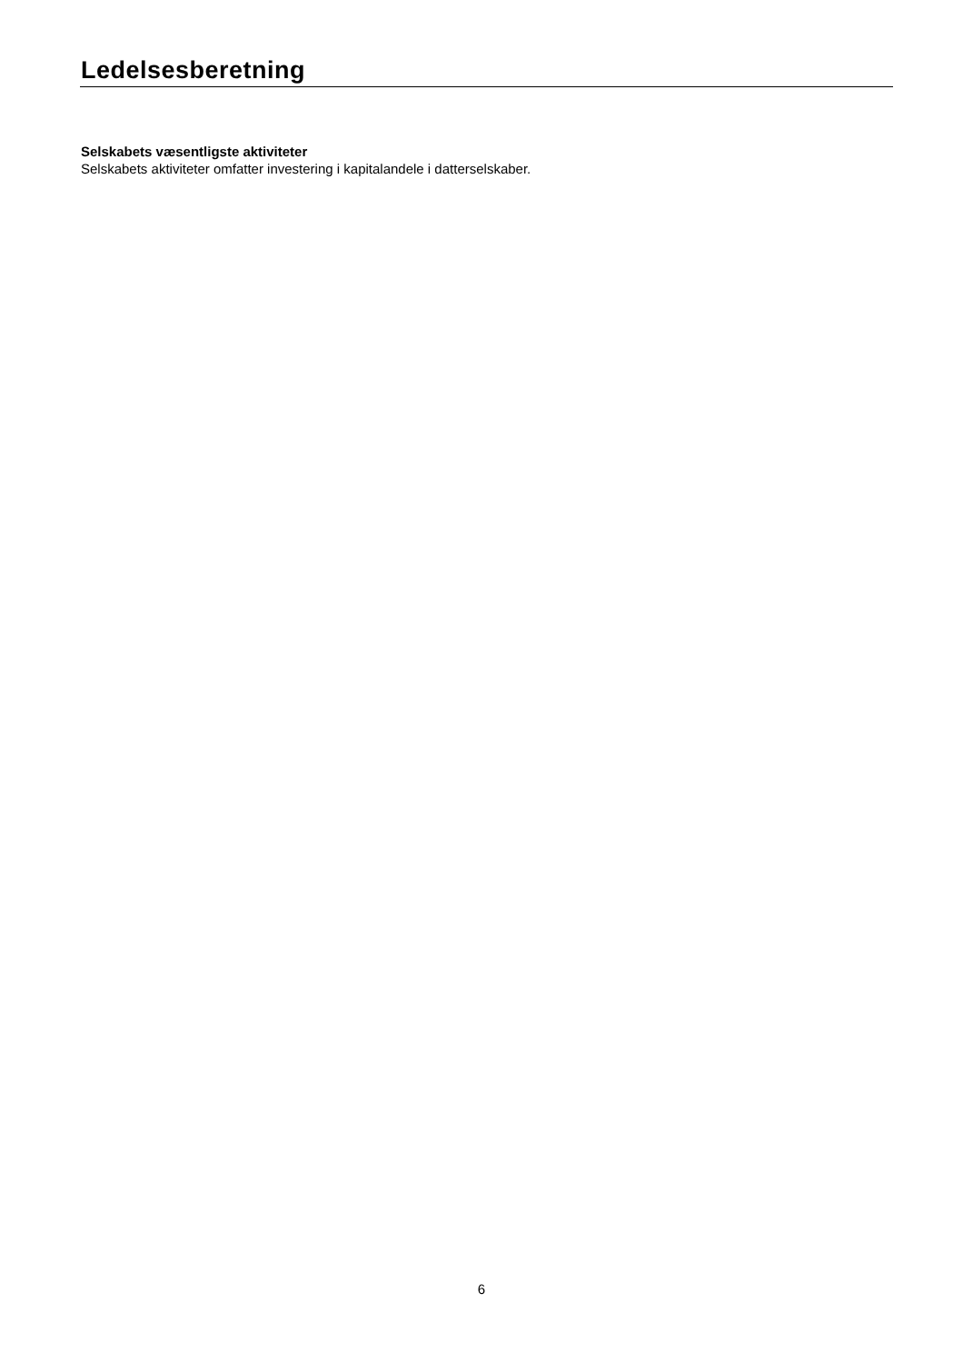Ledelsesberetning
Selskabets væsentligste aktiviteter
Selskabets aktiviteter omfatter investering i kapitalandele i datterselskaber.
6